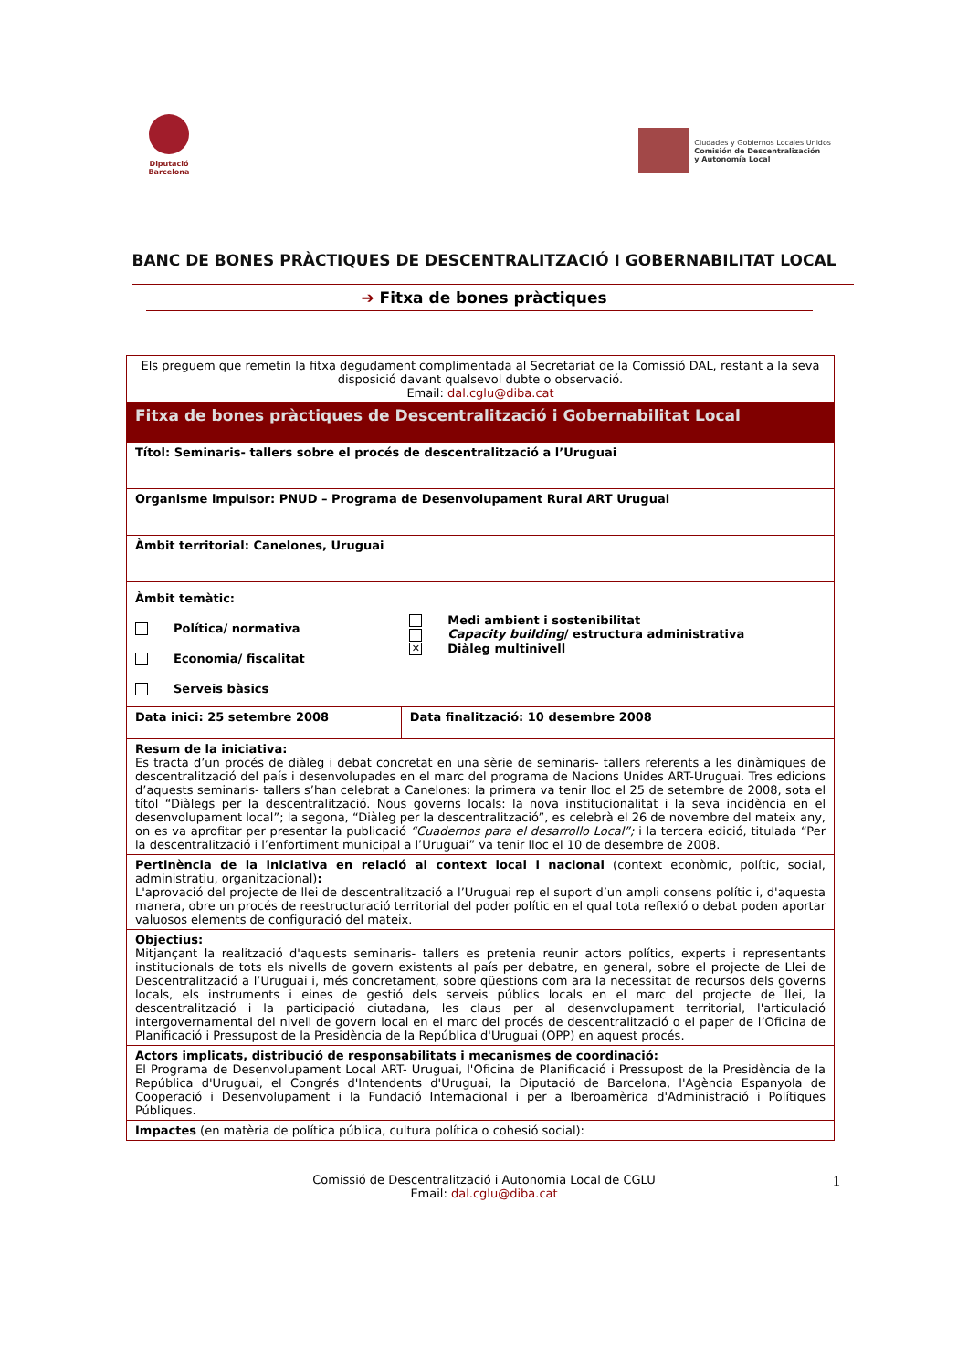Diputació Barcelona
Ciudades y Gobiernos Locales Unidos
Comisión de Descentralización
y Autonomía Local
BANC DE BONES PRÀCTIQUES DE DESCENTRALITZACIÓ I GOBERNABILITAT LOCAL
➔ Fitxa de bones pràctiques
| Els preguem que remetin la fitxa degudament complimentada al Secretariat de la Comissió DAL, restant a la seva disposició davant qualsevol dubte o observació. Email: dal.cglu@diba.cat | |
| Fitxa de bones pràctiques de Descentralització i Gobernabilitat Local | |
| Títol: Seminaris- tallers sobre el procés de descentralització a l’Uruguai | |
| Organisme impulsor: PNUD – Programa de Desenvolupament Rural ART Uruguai | |
| Àmbit territorial: Canelones, Uruguai | |
| Àmbit temàtic: | |
| Política/ normativa Economia/ fiscalitat Serveis bàsics | Medi ambient i sostenibilitat Capacity building / estructura administrativa ✕ Diàleg multinivell |
| Data inici: 25 setembre 2008 | Data finalització: 10 desembre 2008 |
| Resum de la iniciativa: Es tracta d’un procés de diàleg i debat concretat en una sèrie de seminaris- tallers referents a les dinàmiques de descentralització del país i desenvolupades en el marc del programa de Nacions Unides ART-Uruguai. Tres edicions d’aquests seminaris- tallers s’han celebrat a Canelones: la primera va tenir lloc el 25 de setembre de 2008, sota el títol “Diàlegs per la descentralització. Nous governs locals: la nova institucionalitat i la seva incidència en el desenvolupament local”; la segona, “Diàleg per la descentralització”, es celebrà el 26 de novembre del mateix any, on es va aprofitar per presentar la publicació “Cuadernos para el desarrollo Local”; i la tercera edició, titulada “Per la descentralització i l’enfortiment municipal a l’Uruguai” va tenir lloc el 10 de desembre de 2008. | |
| Pertinència de la iniciativa en relació al context local i nacional (context econòmic, polític, social, administratiu, organitzacional) : L'aprovació del projecte de llei de descentralització a l’Uruguai rep el suport d’un ampli consens polític i, d'aquesta manera, obre un procés de reestructuració territorial del poder polític en el qual tota reflexió o debat poden aportar valuosos elements de configuració del mateix. | |
| Objectius: Mitjançant la realització d'aquests seminaris- tallers es pretenia reunir actors polítics, experts i representants institucionals de tots els nivells de govern existents al país per debatre, en general, sobre el projecte de Llei de Descentralització a l’Uruguai i, més concretament, sobre qüestions com ara la necessitat de recursos dels governs locals, els instruments i eines de gestió dels serveis públics locals en el marc del projecte de llei, la descentralització i la participació ciutadana, les claus per al desenvolupament territorial, l'articulació intergovernamental del nivell de govern local en el marc del procés de descentralització o el paper de l’Oficina de Planificació i Pressupost de la Presidència de la República d'Uruguai (OPP) en aquest procés. | |
| Actors implicats, distribució de responsabilitats i mecanismes de coordinació: El Programa de Desenvolupament Local ART- Uruguai, l'Oficina de Planificació i Pressupost de la Presidència de la República d'Uruguai, el Congrés d'Intendents d'Uruguai, la Diputació de Barcelona, l'Agència Espanyola de Cooperació i Desenvolupament i la Fundació Internacional i per a Iberoamèrica d'Administració i Polítiques Públiques. | |
| Impactes (en matèria de política pública, cultura política o cohesió social): | |
Comissió de Descentralització i Autonomia Local de CGLU
Email: dal.cglu@diba.cat
1